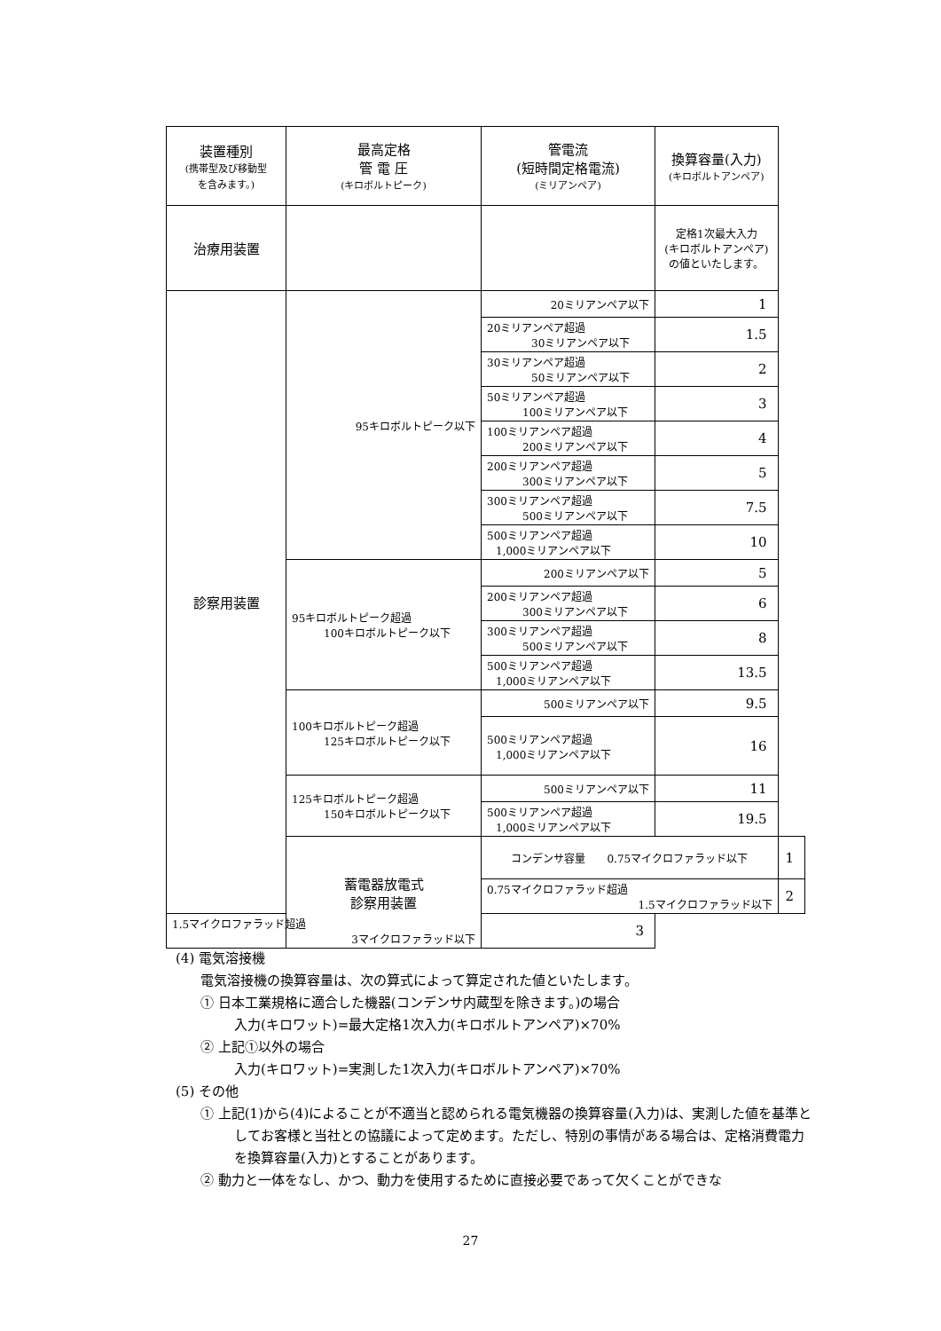| 装置種別 (携帯型及び移動型 を含みます。) | 最高定格 管 電 圧 (キロボルトピーク) | 管電流 (短時間定格電流) (ミリアンペア) | 換算容量(入力) (キロボルトアンペア) | |
| --- | --- | --- | --- | --- |
| 治療用装置 | | | 定格1次最大入力 (キロボルトアンペア) の値といたします。 | |
| 診察用装置 | 95キロボルトピーク以下 | 20ミリアンペア以下 | 1 | |
| | | 20ミリアンペア超過 30ミリアンペア以下 | 1.5 | |
| | | 30ミリアンペア超過 50ミリアンペア以下 | 2 | |
| | | 50ミリアンペア超過 100ミリアンペア以下 | 3 | |
| | | 100ミリアンペア超過 200ミリアンペア以下 | 4 | |
| | | 200ミリアンペア超過 300ミリアンペア以下 | 5 | |
| | | 300ミリアンペア超過 500ミリアンペア以下 | 7.5 | |
| | | 500ミリアンペア超過 1,000ミリアンペア以下 | 10 | |
| | 95キロボルトピーク超過 100キロボルトピーク以下 | 200ミリアンペア以下 | 5 | |
| | | 200ミリアンペア超過 300ミリアンペア以下 | 6 | |
| | | 300ミリアンペア超過 500ミリアンペア以下 | 8 | |
| | | 500ミリアンペア超過 1,000ミリアンペア以下 | 13.5 | |
| | 100キロボルトピーク超過 125キロボルトピーク以下 | 500ミリアンペア以下 | 9.5 | |
| | | 500ミリアンペア超過 1,000ミリアンペア以下 | 16 | |
| | 125キロボルトピーク超過 150キロボルトピーク以下 | 500ミリアンペア以下 | 11 | |
| | | 500ミリアンペア超過 1,000ミリアンペア以下 | 19.5 | |
| | 蓄電器放電式 診察用装置 | コンデンサ容量 0.75マイクロファラッド以下 | | 1 |
| | | 0.75マイクロファラッド超過 1.5マイクロファラッド以下 | | 2 |
| 1.5マイクロファラッド超過 3マイクロファラッド以下 | | 3 | | |
(4) 電気溶接機
電気溶接機の換算容量は、次の算式によって算定された値といたします。
① 日本工業規格に適合した機器(コンデンサ内蔵型を除きます。)の場合
入力(キロワット)=最大定格1次入力(キロボルトアンペア)×70%
② 上記①以外の場合
入力(キロワット)=実測した1次入力(キロボルトアンペア)×70%
(5) その他
① 上記(1)から(4)によることが不適当と認められる電気機器の換算容量(入力)は、実測した値を基準としてお客様と当社との協議によって定めます。ただし、特別の事情がある場合は、定格消費電力を換算容量(入力)とすることがあります。
② 動力と一体をなし、かつ、動力を使用するために直接必要であって欠くことができな
27